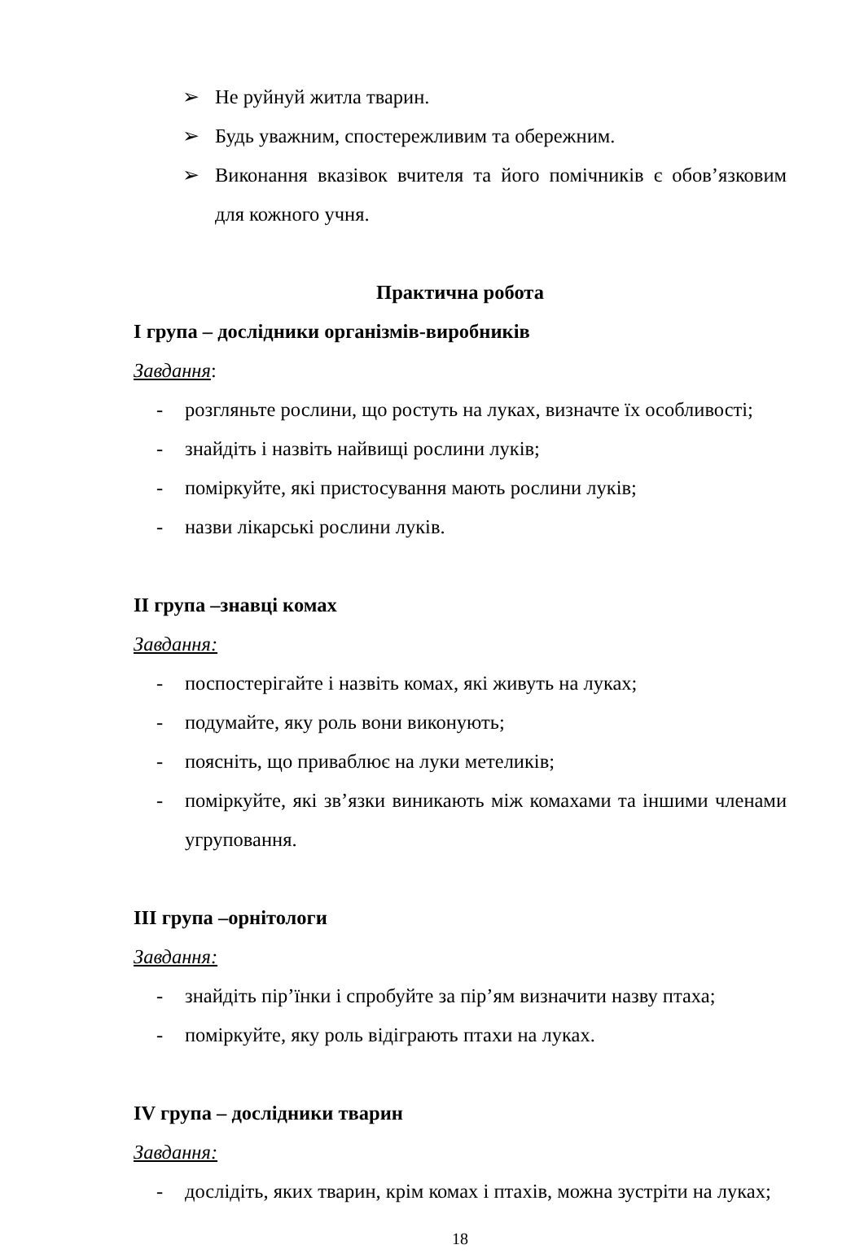➢ Не руйнуй житла тварин.
➢ Будь уважним, спостережливим та обережним.
➢ Виконання вказівок вчителя та його помічників є обов’язковим для кожного учня.
Практична робота
І група – дослідники організмів-виробників
Завдання:
- розгляньте рослини, що ростуть на луках, визначте їх особливості;
- знайдіть і назвіть найвищі рослини луків;
- поміркуйте, які пристосування мають рослини луків;
- назви лікарські рослини луків.
ІІ група –знавці комах
Завдання:
- поспостерігайте і назвіть комах, які живуть на луках;
- подумайте, яку роль вони виконують;
- поясніть, що приваблює на луки метеликів;
- поміркуйте, які зв’язки виникають між комахами та іншими членами угруповання.
ІІІ група –орнітологи
Завдання:
- знайдіть пір’їнки і спробуйте за пір’ям визначити назву птаха;
- поміркуйте, яку роль відіграють птахи на луках.
IV група – дослідники тварин
Завдання:
- дослідіть, яких тварин, крім комах і птахів, можна зустріти на луках;
18